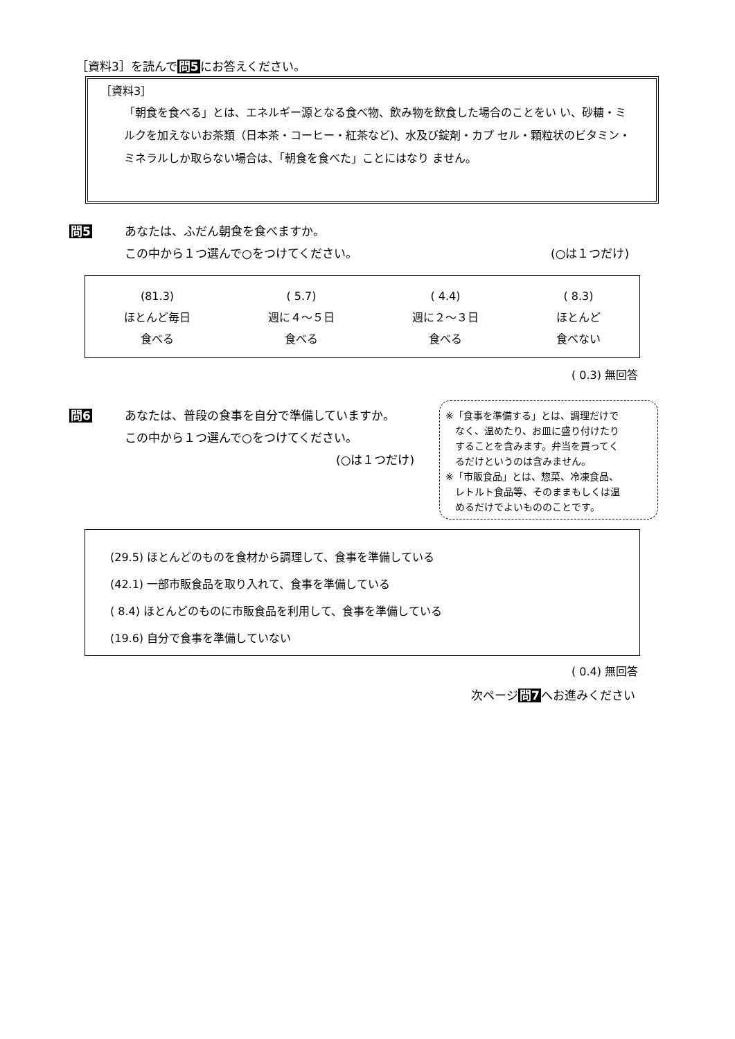［資料3］を読んで問5にお答えください。
［資料3］
「朝食を食べる」とは、エネルギー源となる食べ物、飲み物を飲食した場合のことをい い、砂糖・ミルクを加えないお茶類（日本茶・コーヒー・紅茶など)、水及び錠剤・カプ セル・顆粒状のビタミン・ミネラルしか取らない場合は、「朝食を食べた」ことにはなり ません。
問5
あなたは、ふだん朝食を食べますか。
この中から１つ選んで○をつけてください。
(○は１つだけ)
(81.3)
ほとんど毎日
食べる
( 5.7)
週に４～５日
食べる
( 4.4)
週に２～３日
食べる
( 8.3)
ほとんど
食べない
( 0.3) 無回答
問6
あなたは、普段の食事を自分で準備していますか。
この中から１つ選んで○をつけてください。
(○は１つだけ)
※「食事を準備する」とは、調理だけで
　なく、温めたり、お皿に盛り付けたり
　することを含みます。弁当を買ってく
　るだけというのは含みません。
※「市販食品」とは、惣菜、冷凍食品、
　レトルト食品等、そのままもしくは温
　めるだけでよいもののことです。
(29.5) ほとんどのものを食材から調理して、食事を準備している
(42.1) 一部市販食品を取り入れて、食事を準備している
( 8.4) ほとんどのものに市販食品を利用して、食事を準備している
(19.6) 自分で食事を準備していない
( 0.4) 無回答
次ページ問7へお進みください